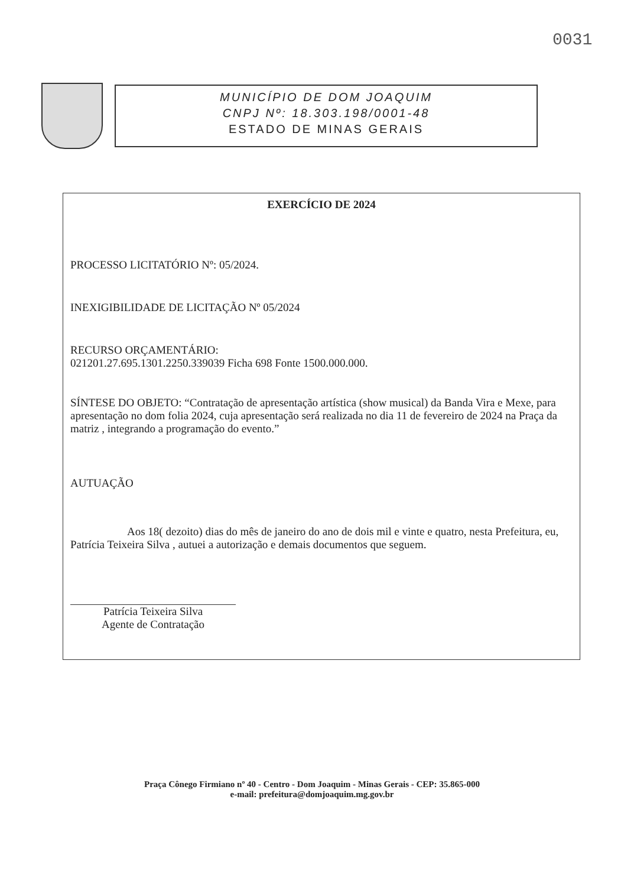0031
MUNICÍPIO DE DOM JOAQUIM
CNPJ Nº: 18.303.198/0001-48
ESTADO DE MINAS GERAIS
EXERCÍCIO DE 2024
PROCESSO LICITATÓRIO Nº: 05/2024.
INEXIGIBILIDADE DE LICITAÇÃO Nº 05/2024
RECURSO ORÇAMENTÁRIO:
021201.27.695.1301.2250.339039 Ficha 698 Fonte 1500.000.000.
SÍNTESE DO OBJETO: “Contratação de apresentação artística (show musical) da Banda Vira e Mexe, para apresentação no dom folia 2024, cuja apresentação será realizada no dia 11 de fevereiro de 2024 na Praça da matriz , integrando a programação do evento.”
AUTUAÇÃO
Aos 18( dezoito) dias do mês de janeiro do ano de dois mil e vinte e quatro, nesta Prefeitura, eu, Patrícia Teixeira Silva , autuei a autorização e demais documentos que seguem.
Patrícia Teixeira Silva
Agente de Contratação
Praça Cônego Firmiano nº 40 - Centro - Dom Joaquim - Minas Gerais - CEP: 35.865-000
e-mail: prefeitura@domjoaquim.mg.gov.br